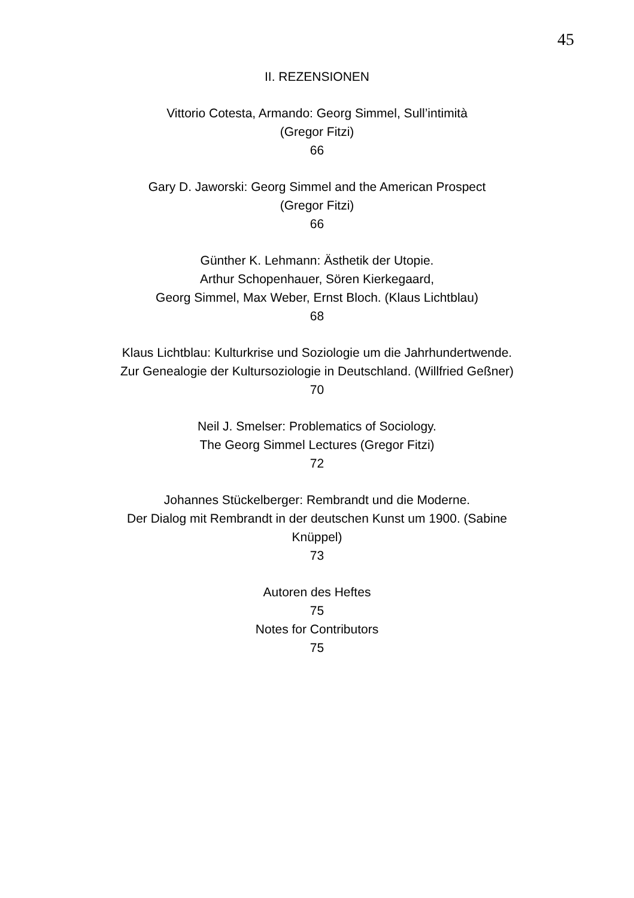45
II. REZENSIONEN
Vittorio Cotesta, Armando: Georg Simmel, Sull’intimità
(Gregor Fitzi)
66
Gary D. Jaworski: Georg Simmel and the American Prospect
(Gregor Fitzi)
66
Günther K. Lehmann: Ästhetik der Utopie.
Arthur Schopenhauer, Sören Kierkegaard,
Georg Simmel, Max Weber, Ernst Bloch. (Klaus Lichtblau)
68
Klaus Lichtblau: Kulturkrise und Soziologie um die Jahrhundertwende.
Zur Genealogie der Kultursoziologie in Deutschland. (Willfried Geßner)
70
Neil J. Smelser: Problematics of Sociology.
The Georg Simmel Lectures (Gregor Fitzi)
72
Johannes Stückelberger: Rembrandt und die Moderne.
Der Dialog mit Rembrandt in der deutschen Kunst um 1900. (Sabine
Knüppel)
73
Autoren des Heftes
75
Notes for Contributors
75